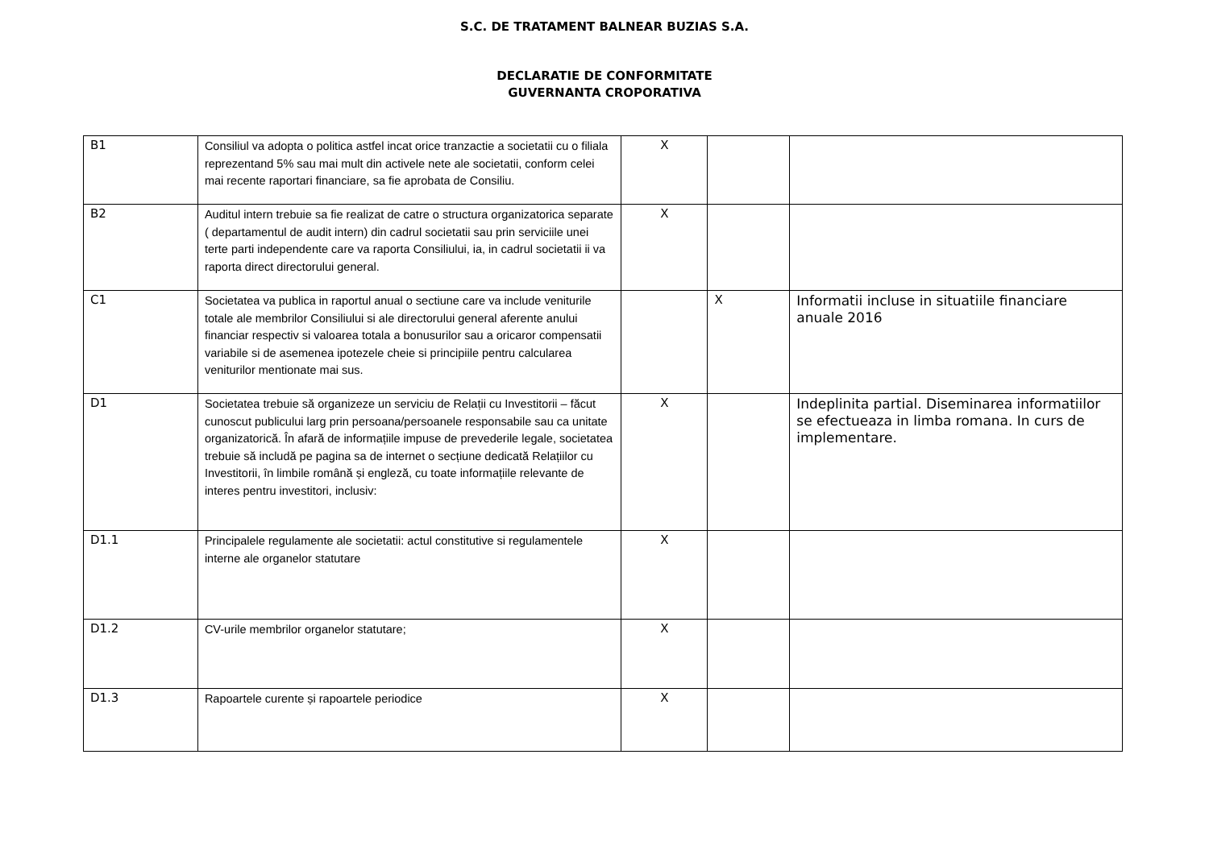S.C. DE TRATAMENT BALNEAR BUZIAS S.A.
DECLARATIE DE CONFORMITATE
GUVERNANTA CROPORATIVA
| B1 | Consiliul va adopta o politica astfel incat orice tranzactie a societatii cu o filiala reprezentand 5% sau mai mult din activele nete ale societatii, conform celei mai recente raportari financiare, sa fie aprobata de Consiliu. | X | | |
| B2 | Auditul intern trebuie sa fie realizat de catre o structura organizatorica separate ( departamentul de audit intern) din cadrul societatii sau prin serviciile unei terte parti independente care va raporta Consiliului, ia, in cadrul societatii ii va raporta direct directorului general. | X | | |
| C1 | Societatea va publica in raportul anual o sectiune care va include veniturile totale ale membrilor Consiliului si ale directorului general aferente anului financiar respectiv si valoarea totala a bonusurilor sau a oricaror compensatii variabile si de asemenea ipotezele cheie si principiile pentru calcularea veniturilor mentionate mai sus. | | X | Informatii incluse in situatiile financiare anuale 2016 |
| D1 | Societatea trebuie să organizeze un serviciu de Relații cu Investitorii – făcut cunoscut publicului larg prin persoana/persoanele responsabile sau ca unitate organizatorică. În afară de informațiile impuse de prevederile legale, societatea trebuie să includă pe pagina sa de internet o secțiune dedicată Relațiilor cu Investitorii, în limbile română și engleză, cu toate informațiile relevante de interes pentru investitori, inclusiv: | X | | Indeplinita partial. Diseminarea informatiilor se efectueaza in limba romana. In curs de implementare. |
| D1.1 | Principalele regulamente ale societatii: actul constitutive si regulamentele interne ale organelor statutare | X | | |
| D1.2 | CV-urile membrilor organelor statutare; | X | | |
| D1.3 | Rapoartele curente și rapoartele periodice | X | | |